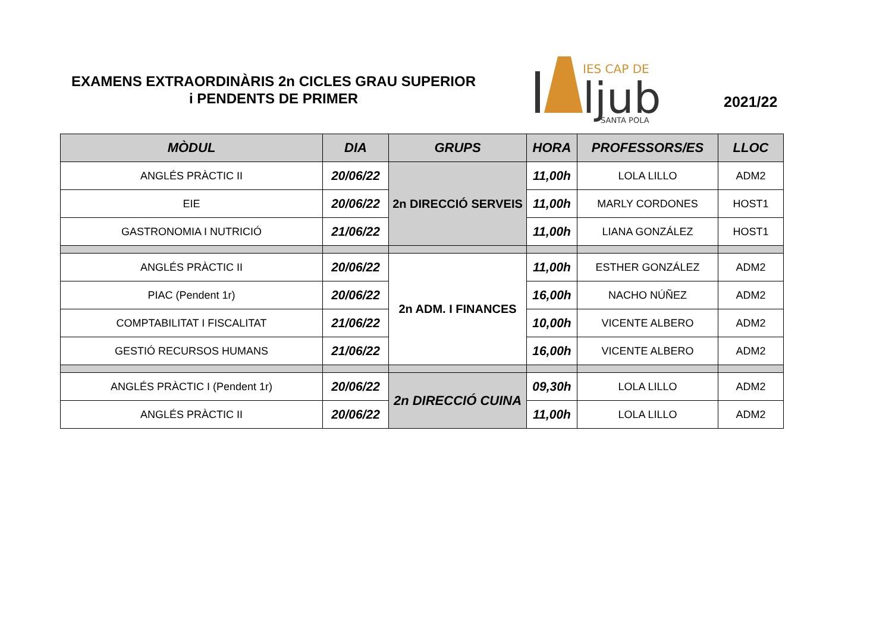EXAMENS EXTRAORDINÀRIS 2n CICLES GRAU SUPERIOR
i PENDENTS DE PRIMER
IES CAP DE
ljub
SANTA POLA
2021/22
| MÒDUL | DIA | GRUPS | HORA | PROFESSORS/ES | LLOC |
| --- | --- | --- | --- | --- | --- |
| ANGLÉS PRÀCTIC II | 20/06/22 | 2n DIRECCIÓ SERVEIS | 11,00h | LOLA LILLO | ADM2 |
| EIE | 20/06/22 | | 11,00h | MARLY CORDONES | HOST1 |
| GASTRONOMIA I NUTRICIÓ | 21/06/22 | | 11,00h | LIANA GONZÁLEZ | HOST1 |
| ANGLÉS PRÀCTIC II | 20/06/22 | 2n ADM. I FINANCES | 11,00h | ESTHER GONZÁLEZ | ADM2 |
| PIAC (Pendent 1r) | 20/06/22 | | 16,00h | NACHO NÚÑEZ | ADM2 |
| COMPTABILITAT I FISCALITAT | 21/06/22 | | 10,00h | VICENTE ALBERO | ADM2 |
| GESTIÓ RECURSOS HUMANS | 21/06/22 | | 16,00h | VICENTE ALBERO | ADM2 |
| ANGLÉS PRÀCTIC I (Pendent 1r) | 20/06/22 | 2n DIRECCIÓ CUINA | 09,30h | LOLA LILLO | ADM2 |
| ANGLÉS PRÀCTIC II | 20/06/22 | | 11,00h | LOLA LILLO | ADM2 |